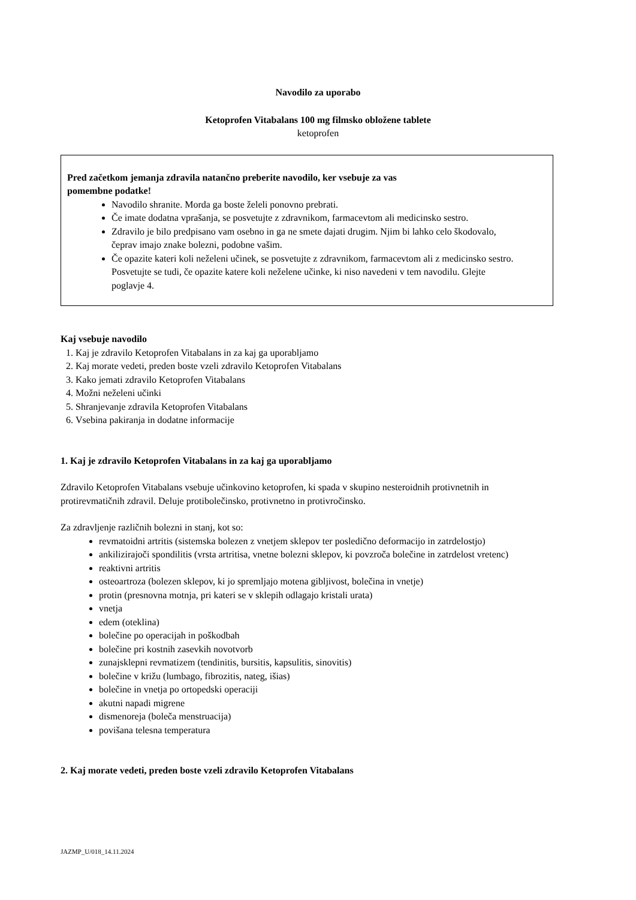Navodilo za uporabo
Ketoprofen Vitabalans 100 mg filmsko obložene tablete
ketoprofen
Pred začetkom jemanja zdravila natančno preberite navodilo, ker vsebuje za vas
pomembne podatke!
Navodilo shranite. Morda ga boste želeli ponovno prebrati.
Če imate dodatna vprašanja, se posvetujte z zdravnikom, farmacevtom ali medicinsko sestro.
Zdravilo je bilo predpisano vam osebno in ga ne smete dajati drugim. Njim bi lahko celo škodovalo, čeprav imajo znake bolezni, podobne vašim.
Če opazite kateri koli neželeni učinek, se posvetujte z zdravnikom, farmacevtom ali z medicinsko sestro. Posvetujte se tudi, če opazite katere koli neželene učinke, ki niso navedeni v tem navodilu. Glejte poglavje 4.
Kaj vsebuje navodilo
1. Kaj je zdravilo Ketoprofen Vitabalans in za kaj ga uporabljamo
2. Kaj morate vedeti, preden boste vzeli zdravilo Ketoprofen Vitabalans
3. Kako jemati zdravilo Ketoprofen Vitabalans
4. Možni neželeni učinki
5. Shranjevanje zdravila Ketoprofen Vitabalans
6. Vsebina pakiranja in dodatne informacije
1. Kaj je zdravilo Ketoprofen Vitabalans in za kaj ga uporabljamo
Zdravilo Ketoprofen Vitabalans vsebuje učinkovino ketoprofen, ki spada v skupino nesteroidnih protivnetnih in protirevmatičnih zdravil. Deluje protibolečinsko, protivnetno in protivročinsko.
Za zdravljenje različnih bolezni in stanj, kot so:
revmatoidni artritis (sistemska bolezen z vnetjem sklepov ter posledično deformacijo in zatrdelostjo)
ankilizirajoči spondilitis (vrsta artritisa, vnetne bolezni sklepov, ki povzroča bolečine in zatrdelost vretenc)
reaktivni artritis
osteoartroza (bolezen sklepov, ki jo spremljajo motena gibljivost, bolečina in vnetje)
protin (presnovna motnja, pri kateri se v sklepih odlagajo kristali urata)
vnetja
edem (oteklina)
bolečine po operacijah in poškodbah
bolečine pri kostnih zasevkih novotvorb
zunajsklepni revmatizem (tendinitis, bursitis, kapsulitis, sinovitis)
bolečine v križu (lumbago, fibrozitis, nateg, išias)
bolečine in vnetja po ortopedski operaciji
akutni napadi migrene
dismenoreja (boleča menstruacija)
povišana telesna temperatura
2. Kaj morate vedeti, preden boste vzeli zdravilo Ketoprofen Vitabalans
JAZMP_U/018_14.11.2024